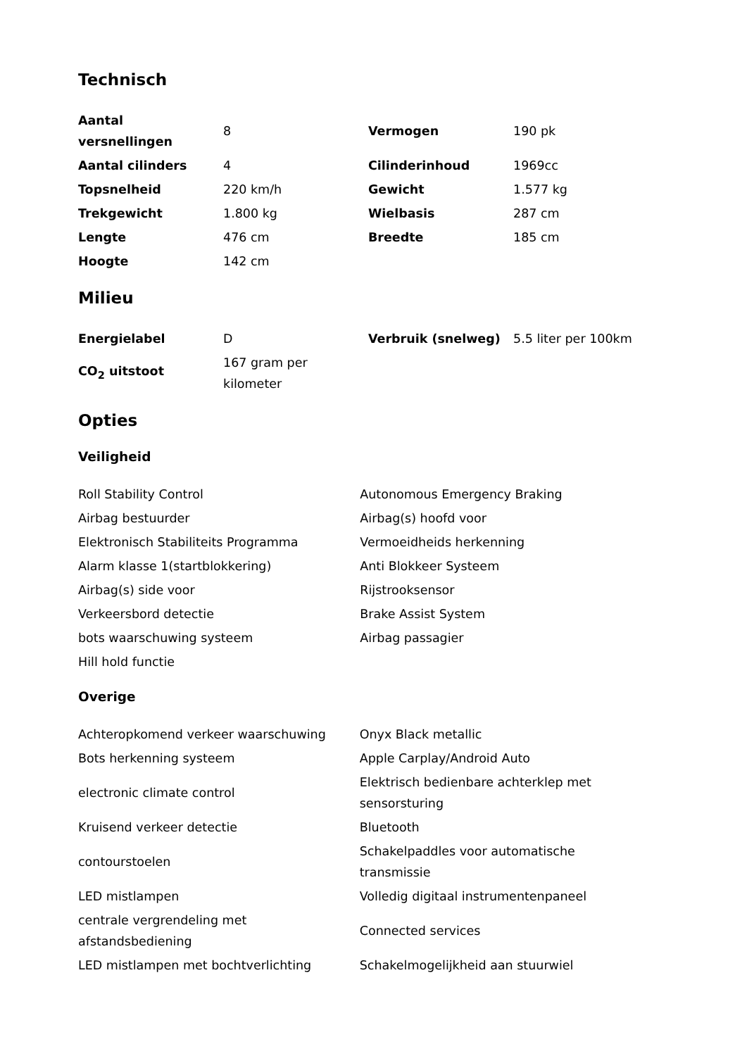Technisch
| Aantal versnellingen | 8 | Vermogen | 190 pk |
| Aantal cilinders | 4 | Cilinderinhoud | 1969cc |
| Topsnelheid | 220 km/h | Gewicht | 1.577 kg |
| Trekgewicht | 1.800 kg | Wielbasis | 287 cm |
| Lengte | 476 cm | Breedte | 185 cm |
| Hoogte | 142 cm | | |
Milieu
| Energielabel | D | Verbruik (snelweg) | 5.5 liter per 100km |
| CO<sub>2</sub> uitstoot | 167 gram per kilometer | | |
Opties
Veiligheid
| Roll Stability Control | Autonomous Emergency Braking |
| Airbag bestuurder | Airbag(s) hoofd voor |
| Elektronisch Stabiliteits Programma | Vermoeidheids herkenning |
| Alarm klasse 1(startblokkering) | Anti Blokkeer Systeem |
| Airbag(s) side voor | Rijstrooksensor |
| Verkeersbord detectie | Brake Assist System |
| bots waarschuwing systeem | Airbag passagier |
| Hill hold functie | |
Overige
| Achteropkomend verkeer waarschuwing | Onyx Black metallic |
| Bots herkenning systeem | Apple Carplay/Android Auto |
| electronic climate control | Elektrisch bedienbare achterklep met sensorsturing |
| Kruisend verkeer detectie | Bluetooth |
| contourstoelen | Schakelpaddles voor automatische transmissie |
| LED mistlampen | Volledig digitaal instrumentenpaneel |
| centrale vergrendeling met afstandsbediening | Connected services |
| LED mistlampen met bochtverlichting | Schakelmogelijkheid aan stuurwiel |